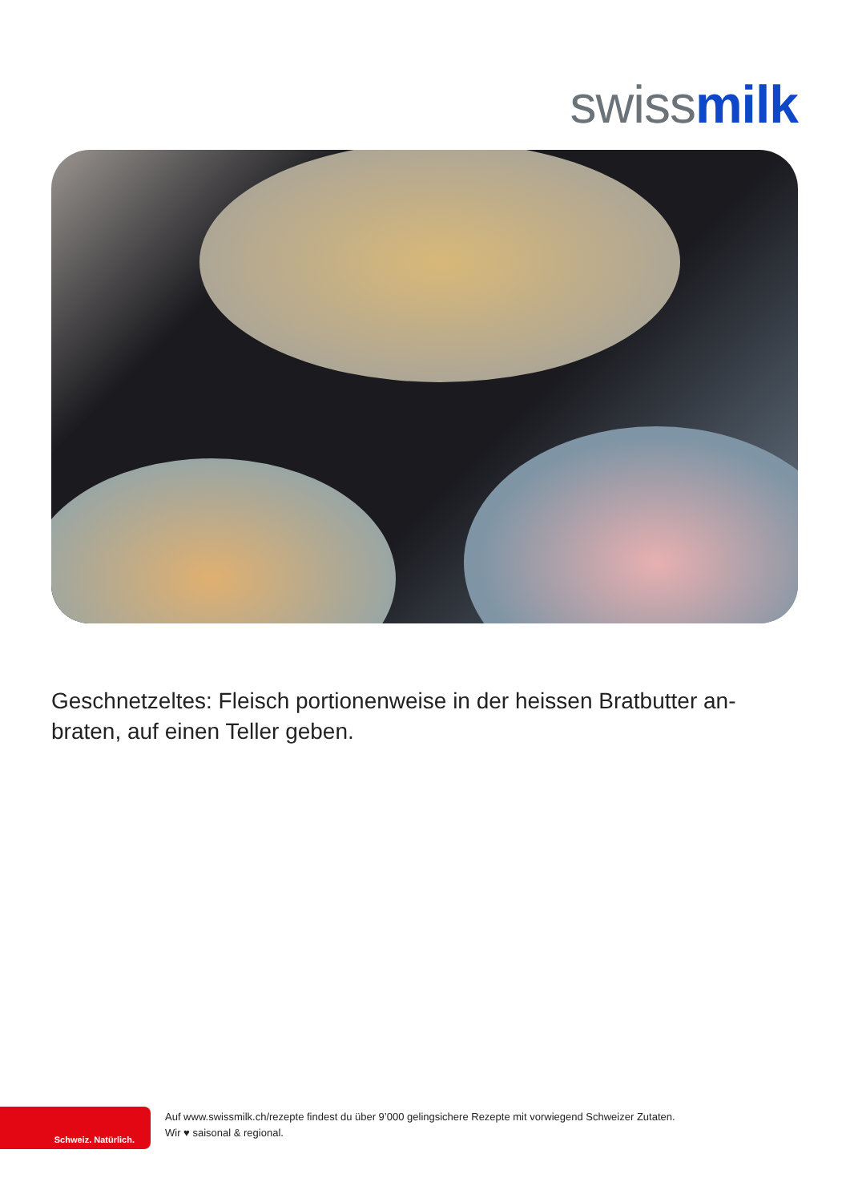swiss milk
Geschnetzeltes: Fleisch portionenweise in der heissen Bratbutter an-braten, auf einen Teller geben.
Schweiz. Natürlich.
Auf www.swissmilk.ch/rezepte findest du über 9’000 gelingsichere Rezepte mit vorwiegend Schweizer Zutaten.
Wir ♥ saisonal & regional.